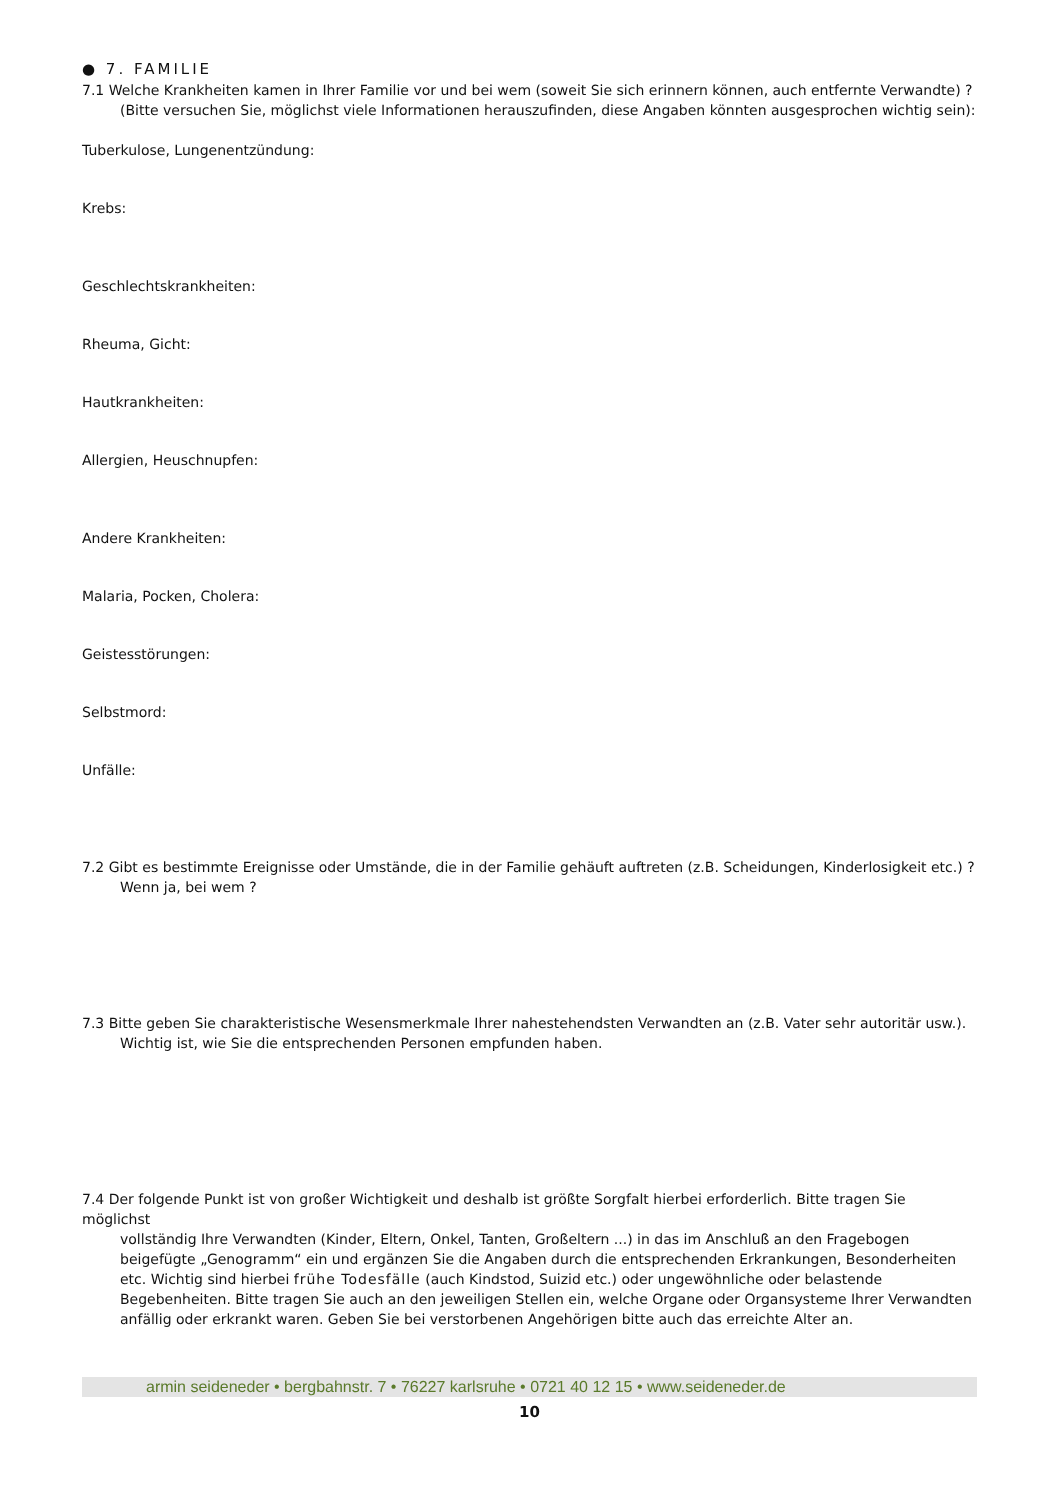● 7. FAMILIE
7.1 Welche Krankheiten kamen in Ihrer Familie vor und bei wem (soweit Sie sich erinnern können, auch entfernte Verwandte) ?
(Bitte versuchen Sie, möglichst viele Informationen herauszufinden, diese Angaben könnten ausgesprochen wichtig sein):
Tuberkulose, Lungenentzündung:
Krebs:
Geschlechtskrankheiten:
Rheuma, Gicht:
Hautkrankheiten:
Allergien, Heuschnupfen:
Andere Krankheiten:
Malaria, Pocken, Cholera:
Geistesstörungen:
Selbstmord:
Unfälle:
7.2 Gibt es bestimmte Ereignisse oder Umstände, die in der Familie gehäuft auftreten (z.B. Scheidungen, Kinderlosigkeit etc.) ?
Wenn ja, bei wem ?
7.3 Bitte geben Sie charakteristische Wesensmerkmale Ihrer nahestehendsten Verwandten an (z.B. Vater sehr autoritär usw.).
Wichtig ist, wie Sie die entsprechenden Personen empfunden haben.
7.4 Der folgende Punkt ist von großer Wichtigkeit und deshalb ist größte Sorgfalt hierbei erforderlich. Bitte tragen Sie möglichst
vollständig Ihre Verwandten (Kinder, Eltern, Onkel, Tanten, Großeltern ...) in das im Anschluß an den Fragebogen beigefügte „Genogramm“ ein und ergänzen Sie die Angaben durch die entsprechenden Erkrankungen, Besonderheiten etc. Wichtig sind hierbei frühe Todesfälle (auch Kindstod, Suizid etc.) oder ungewöhnliche oder belastende Begebenheiten. Bitte tragen Sie auch an den jeweiligen Stellen ein, welche Organe oder Organsysteme Ihrer Verwandten anfällig oder erkrankt waren. Geben Sie bei verstorbenen Angehörigen bitte auch das erreichte Alter an.
armin seideneder • bergbahnstr. 7 • 76227 karlsruhe • 0721 40 12 15 • www.seideneder.de
10